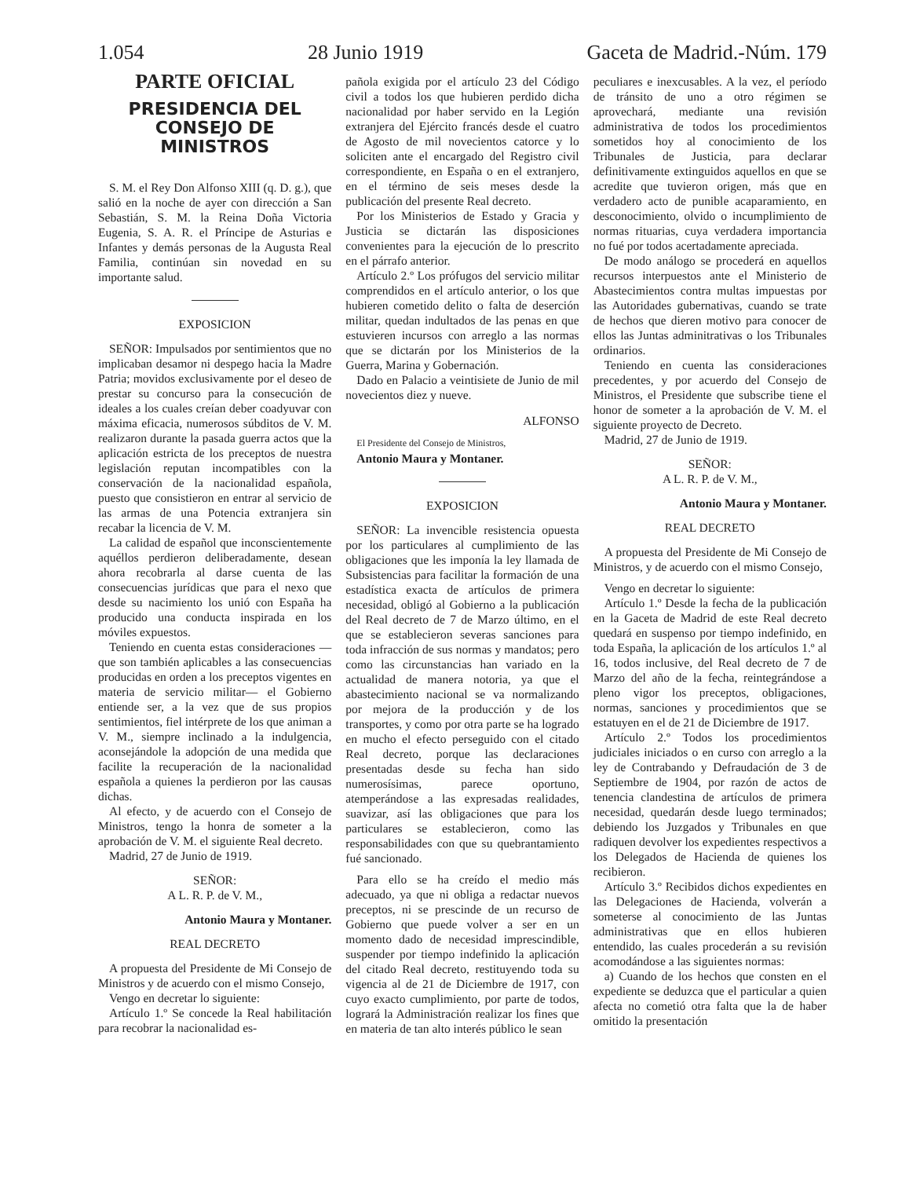1.054 28 Junio 1919 Gaceta de Madrid.-Núm. 179
PARTE OFICIAL
PRESIDENCIA DEL CONSEJO DE MINISTROS
S. M. el Rey Don Alfonso XIII (q. D. g.), que salió en la noche de ayer con dirección a San Sebastián, S. M. la Reina Doña Victoria Eugenia, S. A. R. el Príncipe de Asturias e Infantes y demás personas de la Augusta Real Familia, continúan sin novedad en su importante salud.
EXPOSICION
SEÑOR: Impulsados por sentimientos que no implicaban desamor ni despego hacia la Madre Patria; movidos exclusivamente por el deseo de prestar su concurso para la consecución de ideales a los cuales creían deber coadyuvar con máxima eficacia, numerosos súbditos de V. M. realizaron durante la pasada guerra actos que la aplicación estricta de los preceptos de nuestra legislación reputan incompatibles con la conservación de la nacionalidad española, puesto que consistieron en entrar al servicio de las armas de una Potencia extranjera sin recabar la licencia de V. M.
La calidad de español que inconscientemente aquéllos perdieron deliberadamente, desean ahora recobrarla al darse cuenta de las consecuencias jurídicas que para el nexo que desde su nacimiento los unió con España ha producido una conducta inspirada en los móviles expuestos.
Teniendo en cuenta estas consideraciones —que son también aplicables a las consecuencias producidas en orden a los preceptos vigentes en materia de servicio militar— el Gobierno entiende ser, a la vez que de sus propios sentimientos, fiel intérprete de los que animan a V. M., siempre inclinado a la indulgencia, aconsejándole la adopción de una medida que facilite la recuperación de la nacionalidad española a quienes la perdieron por las causas dichas.
Al efecto, y de acuerdo con el Consejo de Ministros, tengo la honra de someter a la aprobación de V. M. el siguiente Real decreto.
Madrid, 27 de Junio de 1919.
SEÑOR:
A L. R. P. de V. M.,
Antonio Maura y Montaner.
REAL DECRETO
A propuesta del Presidente de Mi Consejo de Ministros y de acuerdo con el mismo Consejo,
Vengo en decretar lo siguiente:
Artículo 1.º Se concede la Real habilitación para recobrar la nacionalidad es-
pañola exigida por el artículo 23 del Código civil a todos los que hubieren perdido dicha nacionalidad por haber servido en la Legión extranjera del Ejército francés desde el cuatro de Agosto de mil novecientos catorce y lo soliciten ante el encargado del Registro civil correspondiente, en España o en el extranjero, en el término de seis meses desde la publicación del presente Real decreto.
Por los Ministerios de Estado y Gracia y Justicia se dictarán las disposiciones convenientes para la ejecución de lo prescrito en el párrafo anterior.
Artículo 2.º Los prófugos del servicio militar comprendidos en el artículo anterior, o los que hubieren cometido delito o falta de deserción militar, quedan indultados de las penas en que estuvieren incursos con arreglo a las normas que se dictarán por los Ministerios de la Guerra, Marina y Gobernación.
Dado en Palacio a veintisiete de Junio de mil novecientos diez y nueve.
ALFONSO
El Presidente del Consejo de Ministros,
Antonio Maura y Montaner.
EXPOSICION
SEÑOR: La invencible resistencia opuesta por los particulares al cumplimiento de las obligaciones que les imponía la ley llamada de Subsistencias para facilitar la formación de una estadística exacta de artículos de primera necesidad, obligó al Gobierno a la publicación del Real decreto de 7 de Marzo último, en el que se establecieron severas sanciones para toda infracción de sus normas y mandatos; pero como las circunstancias han variado en la actualidad de manera notoria, ya que el abastecimiento nacional se va normalizando por mejora de la producción y de los transportes, y como por otra parte se ha logrado en mucho el efecto perseguido con el citado Real decreto, porque las declaraciones presentadas desde su fecha han sido numerosísimas, parece oportuno, atemperándose a las expresadas realidades, suavizar, así las obligaciones que para los particulares se establecieron, como las responsabilidades con que su quebrantamiento fué sancionado.
Para ello se ha creído el medio más adecuado, ya que ni obliga a redactar nuevos preceptos, ni se prescinde de un recurso de Gobierno que puede volver a ser en un momento dado de necesidad imprescindible, suspender por tiempo indefinido la aplicación del citado Real decreto, restituyendo toda su vigencia al de 21 de Diciembre de 1917, con cuyo exacto cumplimiento, por parte de todos, logrará la Administración realizar los fines que en materia de tan alto interés público le sean
peculiares e inexcusables. A la vez, el período de tránsito de uno a otro régimen se aprovechará, mediante una revisión administrativa de todos los procedimientos sometidos hoy al conocimiento de los Tribunales de Justicia, para declarar definitivamente extinguidos aquellos en que se acredite que tuvieron origen, más que en verdadero acto de punible acaparamiento, en desconocimiento, olvido o incumplimiento de normas rituarias, cuya verdadera importancia no fué por todos acertadamente apreciada.
De modo análogo se procederá en aquellos recursos interpuestos ante el Ministerio de Abastecimientos contra multas impuestas por las Autoridades gubernativas, cuando se trate de hechos que dieren motivo para conocer de ellos las Juntas adminitrativas o los Tribunales ordinarios.
Teniendo en cuenta las consideraciones precedentes, y por acuerdo del Consejo de Ministros, el Presidente que subscribe tiene el honor de someter a la aprobación de V. M. el siguiente proyecto de Decreto.
Madrid, 27 de Junio de 1919.
SEÑOR:
A L. R. P. de V. M.,
Antonio Maura y Montaner.
REAL DECRETO
A propuesta del Presidente de Mi Consejo de Ministros, y de acuerdo con el mismo Consejo,
Vengo en decretar lo siguiente:
Artículo 1.º Desde la fecha de la publicación en la Gaceta de Madrid de este Real decreto quedará en suspenso por tiempo indefinido, en toda España, la aplicación de los artículos 1.º al 16, todos inclusive, del Real decreto de 7 de Marzo del año de la fecha, reintegrándose a pleno vigor los preceptos, obligaciones, normas, sanciones y procedimientos que se estatuyen en el de 21 de Diciembre de 1917.
Artículo 2.º Todos los procedimientos judiciales iniciados o en curso con arreglo a la ley de Contrabando y Defraudación de 3 de Septiembre de 1904, por razón de actos de tenencia clandestina de artículos de primera necesidad, quedarán desde luego terminados; debiendo los Juzgados y Tribunales en que radiquen devolver los expedientes respectivos a los Delegados de Hacienda de quienes los recibieron.
Artículo 3.º Recibidos dichos expedientes en las Delegaciones de Hacienda, volverán a someterse al conocimiento de las Juntas administrativas que en ellos hubieren entendido, las cuales procederán a su revisión acomodándose a las siguientes normas:
a) Cuando de los hechos que consten en el expediente se deduzca que el particular a quien afecta no cometió otra falta que la de haber omitido la presentación